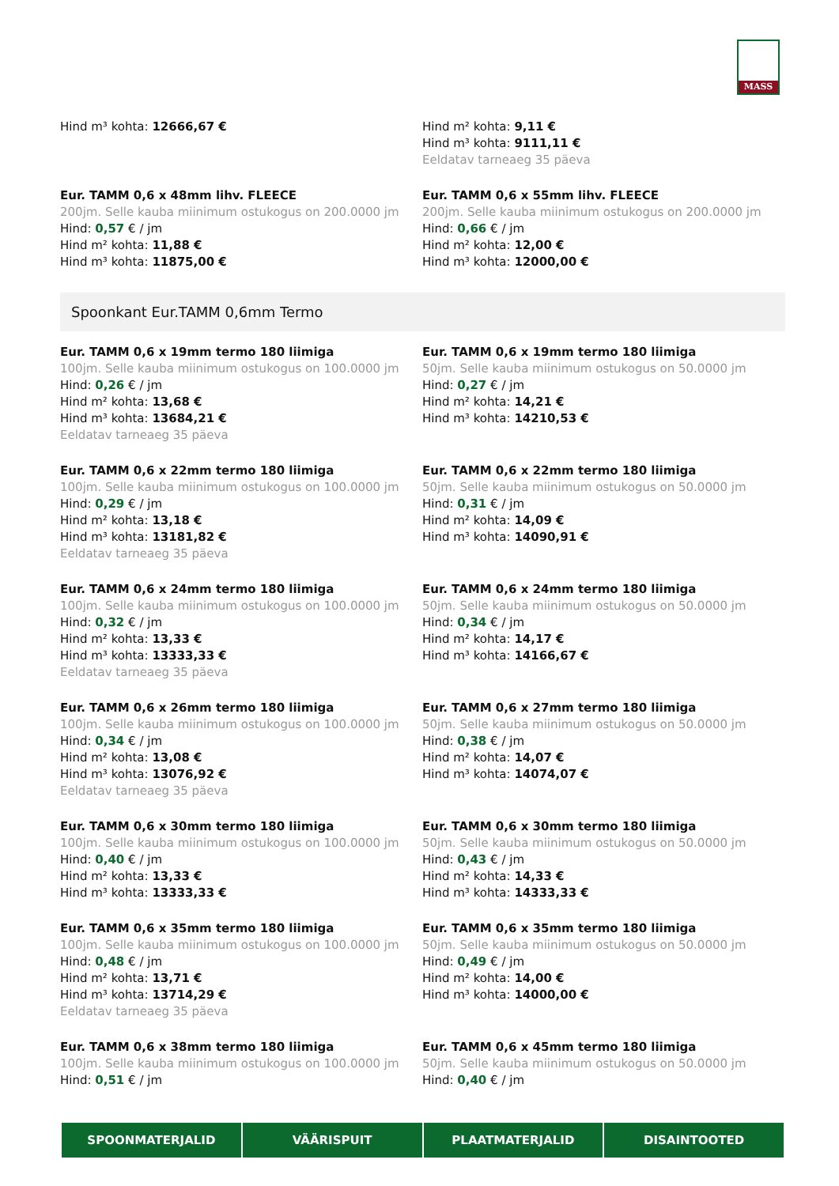MASS
Hind m³ kohta: 12666,67 € Hind m² kohta: 9,11 €
Hind m³ kohta: 9111,11 €
Eeldatav tarneaeg 35 päeva
Eur. TAMM 0,6 x 48mm lihv. FLEECE
200jm. Selle kauba miinimum ostukogus on 200.0000 jm
Hind: 0,57 € / jm
Hind m² kohta: 11,88 €
Hind m³ kohta: 11875,00 €
Eur. TAMM 0,6 x 55mm lihv. FLEECE
200jm. Selle kauba miinimum ostukogus on 200.0000 jm
Hind: 0,66 € / jm
Hind m² kohta: 12,00 €
Hind m³ kohta: 12000,00 €
Spoonkant Eur.TAMM 0,6mm Termo
Eur. TAMM 0,6 x 19mm termo 180 liimiga
100jm. Selle kauba miinimum ostukogus on 100.0000 jm
Hind: 0,26 € / jm
Hind m² kohta: 13,68 €
Hind m³ kohta: 13684,21 €
Eeldatav tarneaeg 35 päeva
Eur. TAMM 0,6 x 19mm termo 180 liimiga
50jm. Selle kauba miinimum ostukogus on 50.0000 jm
Hind: 0,27 € / jm
Hind m² kohta: 14,21 €
Hind m³ kohta: 14210,53 €
Eur. TAMM 0,6 x 22mm termo 180 liimiga
100jm. Selle kauba miinimum ostukogus on 100.0000 jm
Hind: 0,29 € / jm
Hind m² kohta: 13,18 €
Hind m³ kohta: 13181,82 €
Eeldatav tarneaeg 35 päeva
Eur. TAMM 0,6 x 22mm termo 180 liimiga
50jm. Selle kauba miinimum ostukogus on 50.0000 jm
Hind: 0,31 € / jm
Hind m² kohta: 14,09 €
Hind m³ kohta: 14090,91 €
Eur. TAMM 0,6 x 24mm termo 180 liimiga
100jm. Selle kauba miinimum ostukogus on 100.0000 jm
Hind: 0,32 € / jm
Hind m² kohta: 13,33 €
Hind m³ kohta: 13333,33 €
Eeldatav tarneaeg 35 päeva
Eur. TAMM 0,6 x 24mm termo 180 liimiga
50jm. Selle kauba miinimum ostukogus on 50.0000 jm
Hind: 0,34 € / jm
Hind m² kohta: 14,17 €
Hind m³ kohta: 14166,67 €
Eur. TAMM 0,6 x 26mm termo 180 liimiga
100jm. Selle kauba miinimum ostukogus on 100.0000 jm
Hind: 0,34 € / jm
Hind m² kohta: 13,08 €
Hind m³ kohta: 13076,92 €
Eeldatav tarneaeg 35 päeva
Eur. TAMM 0,6 x 27mm termo 180 liimiga
50jm. Selle kauba miinimum ostukogus on 50.0000 jm
Hind: 0,38 € / jm
Hind m² kohta: 14,07 €
Hind m³ kohta: 14074,07 €
Eur. TAMM 0,6 x 30mm termo 180 liimiga
100jm. Selle kauba miinimum ostukogus on 100.0000 jm
Hind: 0,40 € / jm
Hind m² kohta: 13,33 €
Hind m³ kohta: 13333,33 €
Eur. TAMM 0,6 x 30mm termo 180 liimiga
50jm. Selle kauba miinimum ostukogus on 50.0000 jm
Hind: 0,43 € / jm
Hind m² kohta: 14,33 €
Hind m³ kohta: 14333,33 €
Eur. TAMM 0,6 x 35mm termo 180 liimiga
100jm. Selle kauba miinimum ostukogus on 100.0000 jm
Hind: 0,48 € / jm
Hind m² kohta: 13,71 €
Hind m³ kohta: 13714,29 €
Eeldatav tarneaeg 35 päeva
Eur. TAMM 0,6 x 35mm termo 180 liimiga
50jm. Selle kauba miinimum ostukogus on 50.0000 jm
Hind: 0,49 € / jm
Hind m² kohta: 14,00 €
Hind m³ kohta: 14000,00 €
Eur. TAMM 0,6 x 38mm termo 180 liimiga
100jm. Selle kauba miinimum ostukogus on 100.0000 jm
Hind: 0,51 € / jm
Eur. TAMM 0,6 x 45mm termo 180 liimiga
50jm. Selle kauba miinimum ostukogus on 50.0000 jm
Hind: 0,40 € / jm
SPOONMATERJALID VÄÄRISPUIT PLAATMATERJALID DISAINTOOTED